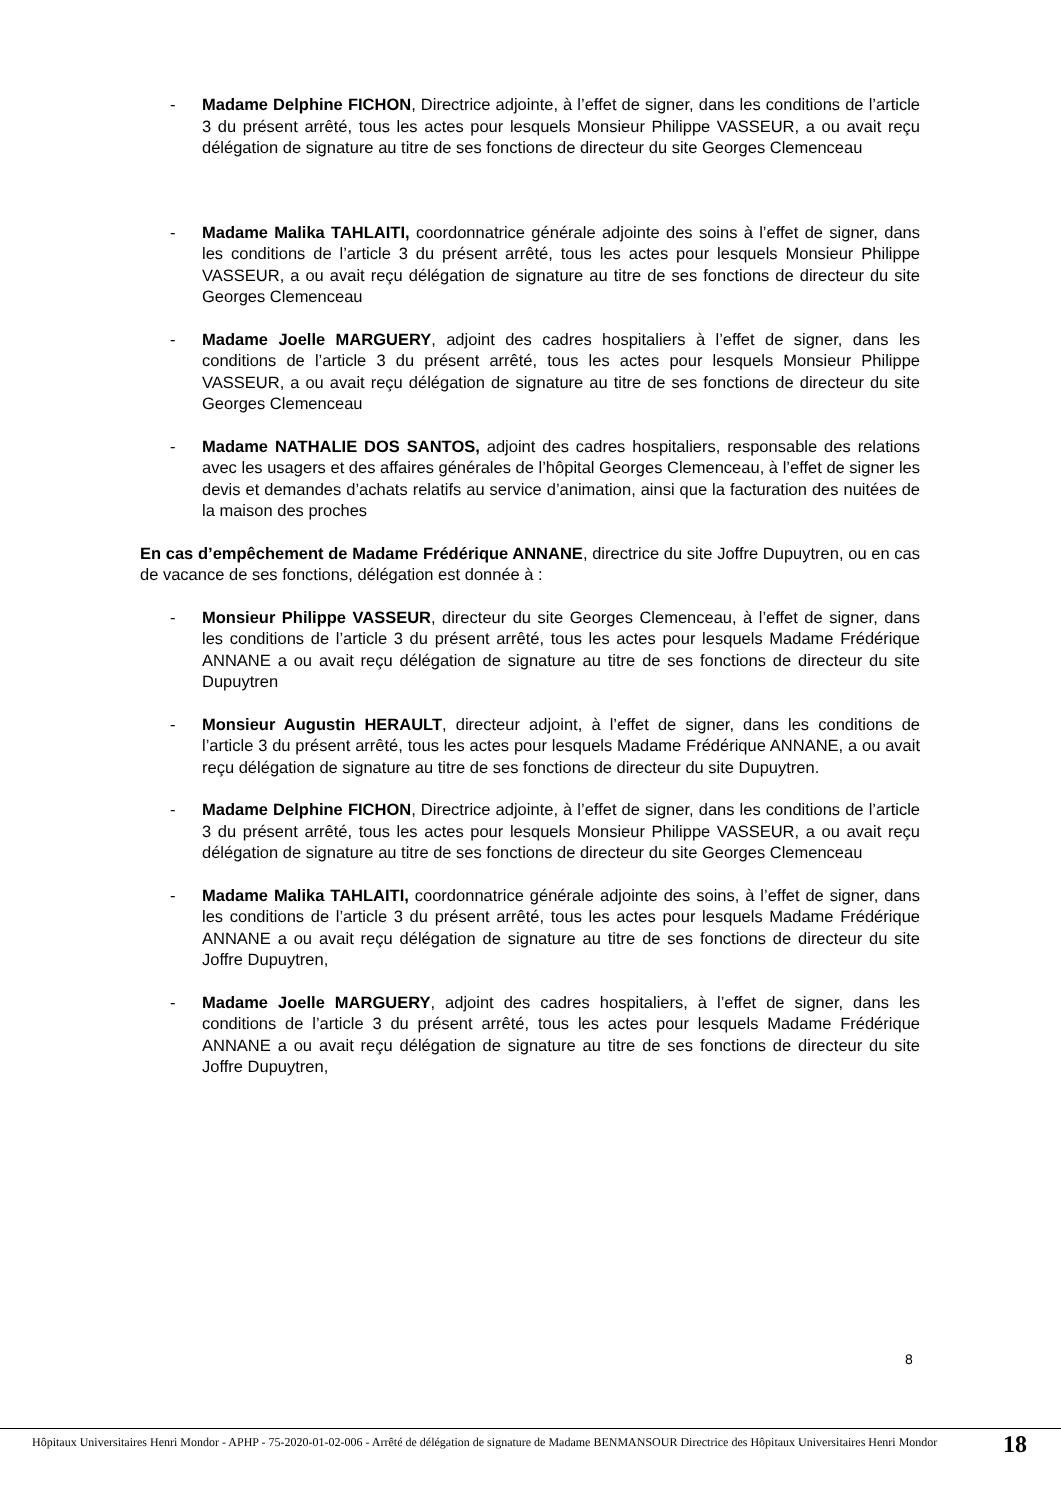- Madame Delphine FICHON, Directrice adjointe, à l’effet de signer, dans les conditions de l’article 3 du présent arrêté, tous les actes pour lesquels Monsieur Philippe VASSEUR, a ou avait reçu délégation de signature au titre de ses fonctions de directeur du site Georges Clemenceau
- Madame Malika TAHLAITI, coordonnatrice générale adjointe des soins à l’effet de signer, dans les conditions de l’article 3 du présent arrêté, tous les actes pour lesquels Monsieur Philippe VASSEUR, a ou avait reçu délégation de signature au titre de ses fonctions de directeur du site Georges Clemenceau
- Madame Joelle MARGUERY, adjoint des cadres hospitaliers à l’effet de signer, dans les conditions de l’article 3 du présent arrêté, tous les actes pour lesquels Monsieur Philippe VASSEUR, a ou avait reçu délégation de signature au titre de ses fonctions de directeur du site Georges Clemenceau
- Madame NATHALIE DOS SANTOS, adjoint des cadres hospitaliers, responsable des relations avec les usagers et des affaires générales de l’hôpital Georges Clemenceau, à l’effet de signer les devis et demandes d’achats relatifs au service d’animation, ainsi que la facturation des nuitées de la maison des proches
En cas d’empêchement de Madame Frédérique ANNANE, directrice du site Joffre Dupuytren, ou en cas de vacance de ses fonctions, délégation est donnée à :
- Monsieur Philippe VASSEUR, directeur du site Georges Clemenceau, à l’effet de signer, dans les conditions de l’article 3 du présent arrêté, tous les actes pour lesquels Madame Frédérique ANNANE a ou avait reçu délégation de signature au titre de ses fonctions de directeur du site Dupuytren
- Monsieur Augustin HERAULT, directeur adjoint, à l’effet de signer, dans les conditions de l’article 3 du présent arrêté, tous les actes pour lesquels Madame Frédérique ANNANE, a ou avait reçu délégation de signature au titre de ses fonctions de directeur du site Dupuytren.
- Madame Delphine FICHON, Directrice adjointe, à l’effet de signer, dans les conditions de l’article 3 du présent arrêté, tous les actes pour lesquels Monsieur Philippe VASSEUR, a ou avait reçu délégation de signature au titre de ses fonctions de directeur du site Georges Clemenceau
- Madame Malika TAHLAITI, coordonnatrice générale adjointe des soins, à l’effet de signer, dans les conditions de l’article 3 du présent arrêté, tous les actes pour lesquels Madame Frédérique ANNANE a ou avait reçu délégation de signature au titre de ses fonctions de directeur du site Joffre Dupuytren,
- Madame Joelle MARGUERY, adjoint des cadres hospitaliers, à l’effet de signer, dans les conditions de l’article 3 du présent arrêté, tous les actes pour lesquels Madame Frédérique ANNANE a ou avait reçu délégation de signature au titre de ses fonctions de directeur du site Joffre Dupuytren,
8
Hôpitaux Universitaires Henri Mondor - APHP - 75-2020-01-02-006 - Arrêté de délégation de signature de Madame BENMANSOUR Directrice des Hôpitaux Universitaires Henri Mondor
18